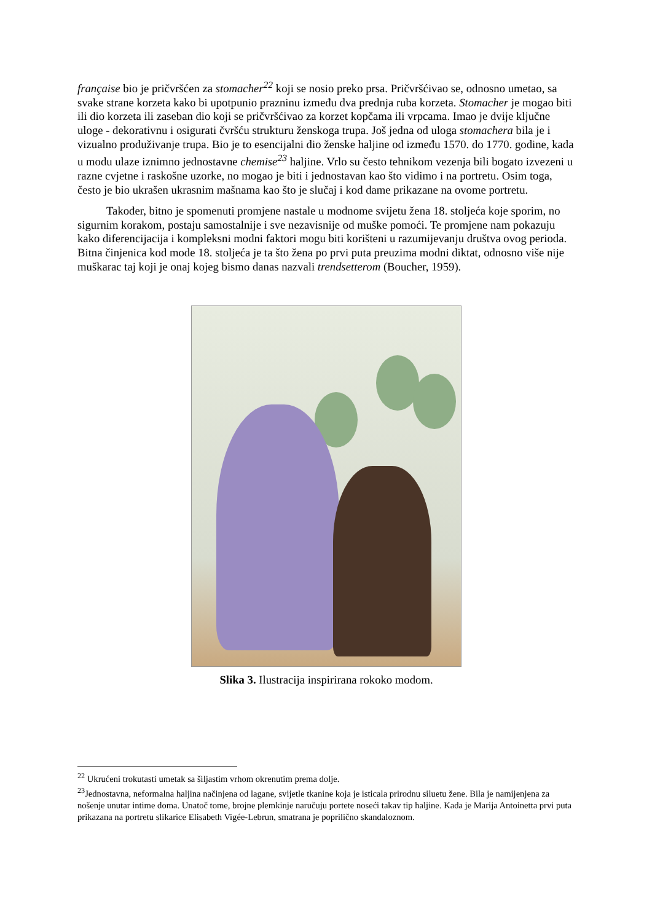française bio je pričvršćen za stomacher<sup>22</sup> koji se nosio preko prsa. Pričvršćivao se, odnosno umetao, sa svake strane korzeta kako bi upotpunio prazninu između dva prednja ruba korzeta. Stomacher je mogao biti ili dio korzeta ili zaseban dio koji se pričvršćivao za korzet kopčama ili vrpcama. Imao je dvije ključne uloge - dekorativnu i osigurati čvršću strukturu ženskoga trupa. Još jedna od uloga stomachera bila je i vizualno produživanje trupa. Bio je to esencijalni dio ženske haljine od između 1570. do 1770. godine, kada u modu ulaze iznimno jednostavne chemise<sup>23</sup> haljine. Vrlo su često tehnikom vezenja bili bogato izvezeni u razne cvjetne i raskošne uzorke, no mogao je biti i jednostavan kao što vidimo i na portretu. Osim toga, često je bio ukrašen ukrasnim mašnama kao što je slučaj i kod dame prikazane na ovome portretu.
Također, bitno je spomenuti promjene nastale u modnome svijetu žena 18. stoljeća koje sporim, no sigurnim korakom, postaju samostalnije i sve nezavisnije od muške pomoći. Te promjene nam pokazuju kako diferencijacija i kompleksni modni faktori mogu biti korišteni u razumijevanju društva ovog perioda. Bitna činjenica kod mode 18. stoljeća je ta što žena po prvi puta preuzima modni diktat, odnosno više nije muškarac taj koji je onaj kojeg bismo danas nazvali trendsetterom (Boucher, 1959).
Slika 3. Ilustracija inspirirana rokoko modom.
<sup>22</sup> Ukrućeni trokutasti umetak sa šiljastim vrhom okrenutim prema dolje.
<sup>23</sup> Jednostavna, neformalna haljina načinjena od lagane, svijetle tkanine koja je isticala prirodnu siluetu žene. Bila je namijenjena za nošenje unutar intime doma. Unatoč tome, brojne plemkinje naručuju portete noseći takav tip haljine. Kada je Marija Antoinetta prvi puta prikazana na portretu slikarice Elisabeth Vigée-Lebrun, smatrana je poprilično skandaloznom.